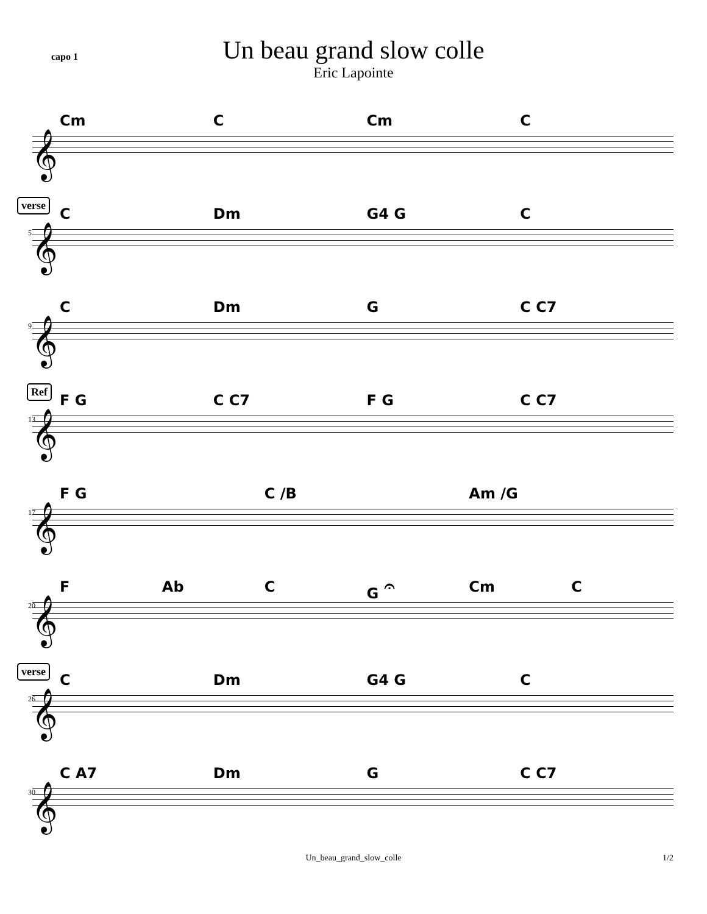capo 1
Un beau grand slow colle
Eric Lapointe
Cm C Cm C
𝄞
verse
5
C Dm G4 G C
𝄞
9
C Dm G C C7
𝄞
Ref
13
F G C C7 F G C C7
𝄞
17
F G C /B Am /G
𝄞
20
F Ab C G 𝄐 Cm C
𝄞
verse
26
C Dm G4 G C
𝄞
30
C A7 Dm G C C7
𝄞
Un_beau_grand_slow_colle 1/2